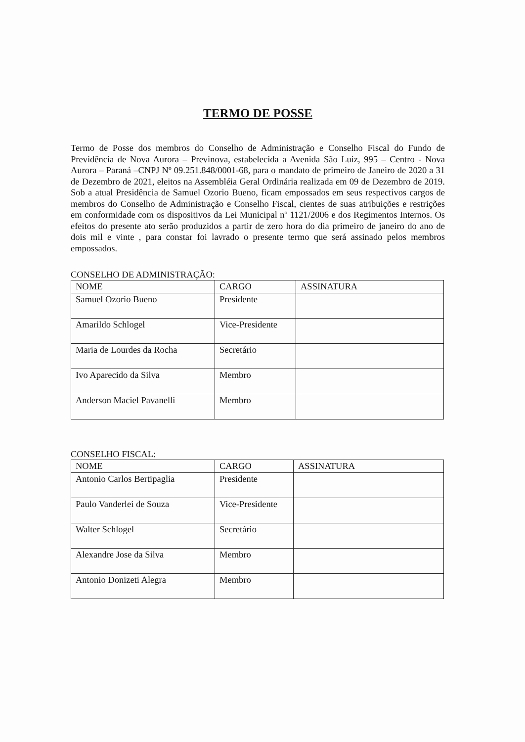TERMO DE POSSE
Termo de Posse dos membros do Conselho de Administração e Conselho Fiscal do Fundo de Previdência de Nova Aurora – Previnova, estabelecida a Avenida São Luiz, 995 – Centro - Nova Aurora – Paraná –CNPJ Nº 09.251.848/0001-68, para o mandato de primeiro de Janeiro de 2020 a 31 de Dezembro de 2021, eleitos na Assembléia Geral Ordinária realizada em 09 de Dezembro de 2019. Sob a atual Presidência de Samuel Ozorio Bueno, ficam empossados em seus respectivos cargos de membros do Conselho de Administração e Conselho Fiscal, cientes de suas atribuições e restrições em conformidade com os dispositivos da Lei Municipal nº 1121/2006 e dos Regimentos Internos. Os efeitos do presente ato serão produzidos a partir de zero hora do dia primeiro de janeiro do ano de dois mil e vinte , para constar foi lavrado o presente termo que será assinado pelos membros empossados.
CONSELHO DE ADMINISTRAÇÃO:
| NOME | CARGO | ASSINATURA |
| --- | --- | --- |
| Samuel Ozorio Bueno | Presidente | |
| Amarildo Schlogel | Vice-Presidente | |
| Maria de Lourdes da Rocha | Secretário | |
| Ivo Aparecido da Silva | Membro | |
| Anderson Maciel Pavanelli | Membro | |
CONSELHO FISCAL:
| NOME | CARGO | ASSINATURA |
| --- | --- | --- |
| Antonio Carlos Bertipaglia | Presidente | |
| Paulo Vanderlei de Souza | Vice-Presidente | |
| Walter Schlogel | Secretário | |
| Alexandre Jose da Silva | Membro | |
| Antonio Donizeti Alegra | Membro | |